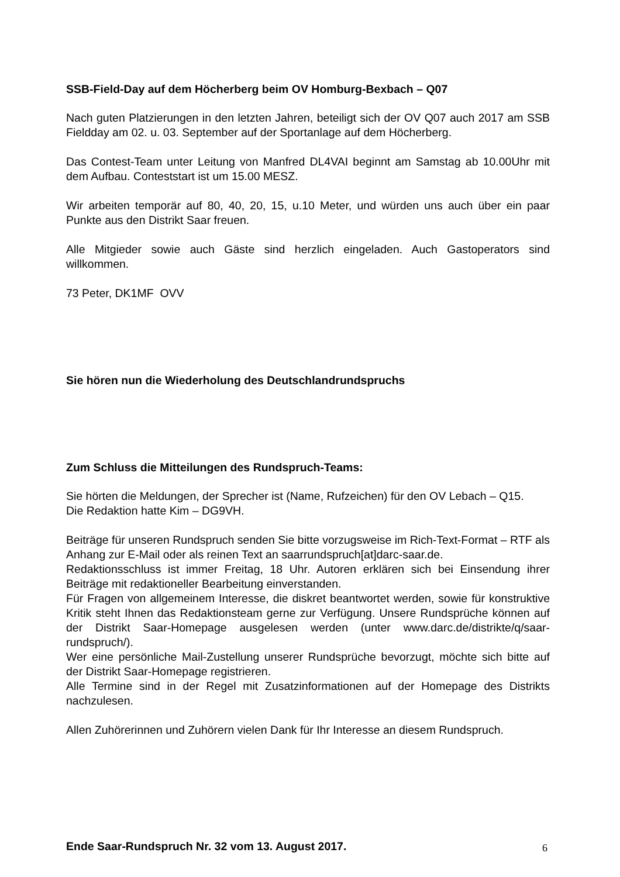SSB-Field-Day auf dem Höcherberg beim OV Homburg-Bexbach – Q07
Nach guten Platzierungen in den letzten Jahren, beteiligt sich der OV Q07 auch 2017 am SSB Fieldday am 02. u. 03. September auf der Sportanlage auf dem Höcherberg.
Das Contest-Team unter Leitung von Manfred DL4VAI beginnt am Samstag ab 10.00Uhr mit dem Aufbau. Conteststart ist um 15.00 MESZ.
Wir arbeiten temporär auf 80, 40, 20, 15, u.10 Meter, und würden uns auch über ein paar Punkte aus den Distrikt Saar freuen.
Alle Mitgieder sowie auch Gäste sind herzlich eingeladen. Auch Gastoperators sind willkommen.
73 Peter, DK1MF OVV
Sie hören nun die Wiederholung des Deutschlandrundspruchs
Zum Schluss die Mitteilungen des Rundspruch-Teams:
Sie hörten die Meldungen, der Sprecher ist (Name, Rufzeichen) für den OV Lebach – Q15.
Die Redaktion hatte Kim – DG9VH.
Beiträge für unseren Rundspruch senden Sie bitte vorzugsweise im Rich-Text-Format – RTF als Anhang zur E-Mail oder als reinen Text an saarrundspruch[at]darc-saar.de.
Redaktionsschluss ist immer Freitag, 18 Uhr. Autoren erklären sich bei Einsendung ihrer Beiträge mit redaktioneller Bearbeitung einverstanden.
Für Fragen von allgemeinem Interesse, die diskret beantwortet werden, sowie für konstruktive Kritik steht Ihnen das Redaktionsteam gerne zur Verfügung. Unsere Rundsprüche können auf der Distrikt Saar-Homepage ausgelesen werden (unter www.darc.de/distrikte/q/saar-rundspruch/).
Wer eine persönliche Mail-Zustellung unserer Rundsprüche bevorzugt, möchte sich bitte auf der Distrikt Saar-Homepage registrieren.
Alle Termine sind in der Regel mit Zusatzinformationen auf der Homepage des Distrikts nachzulesen.
Allen Zuhörerinnen und Zuhörern vielen Dank für Ihr Interesse an diesem Rundspruch.
Ende Saar-Rundspruch Nr. 32 vom 13. August 2017.
6